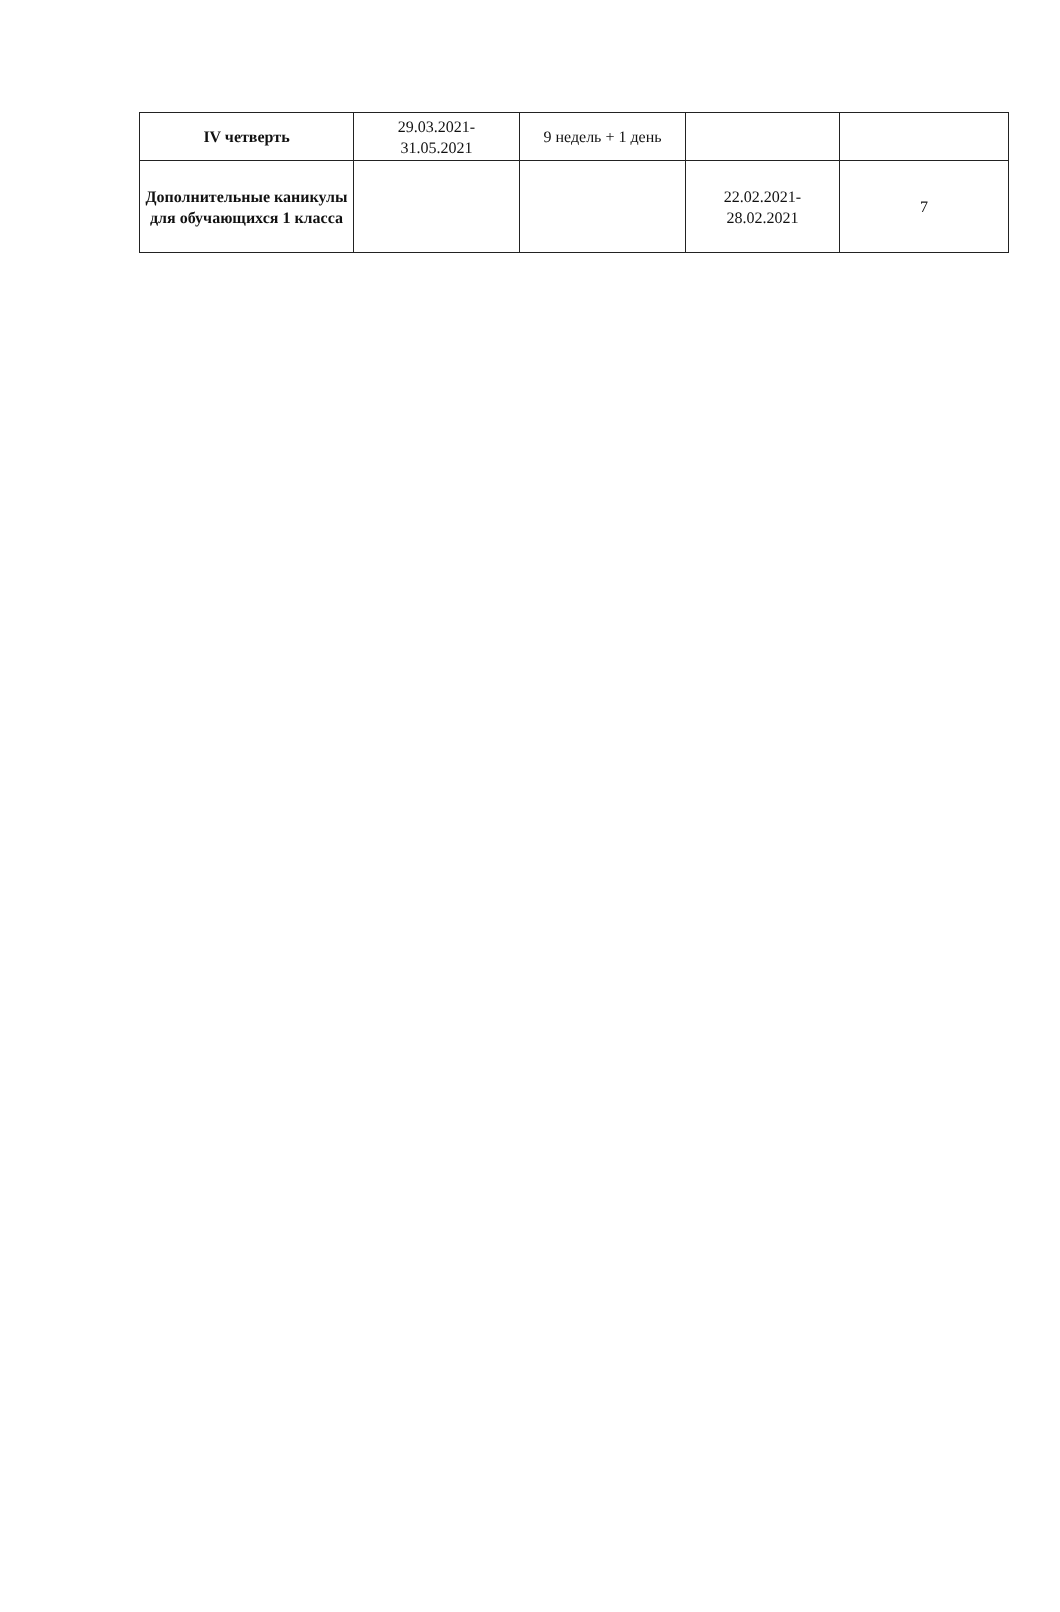| IV четверть | 29.03.2021- 31.05.2021 | 9 недель + 1 день | | |
| Дополнительные каникулы для обучающихся 1 класса | | | 22.02.2021- 28.02.2021 | 7 |